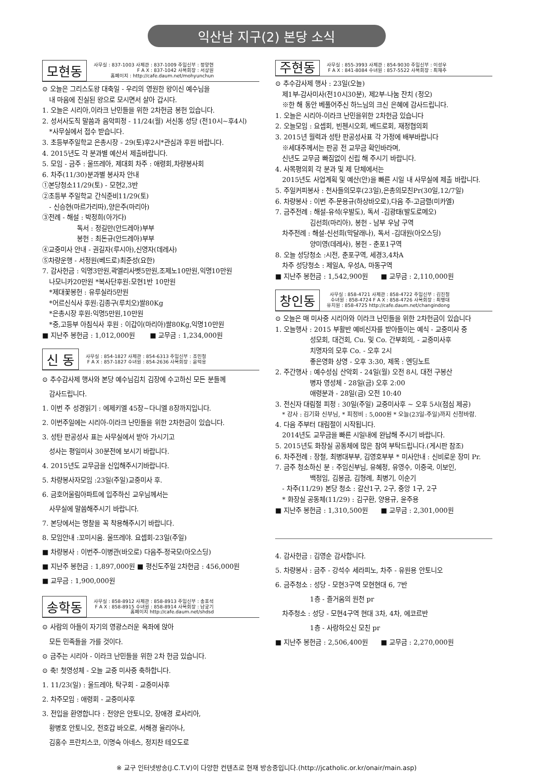익산남 지구(2) 본당 소식
모현동
사무실 : 837-1003 사제관 : 837-1009 주임신부 : 정양현
F A X : 837-1042 사목회장 : 서상원
홈페이지 : http://cafe.daum.net/mohyunchun
⊙ 오늘은 그리스도왕 대축일 - 우리의 영원한 왕이신 예수님을
내 마음에 진실된 왕으로 모시면서 살아 갑시다.
1. 오늘은 시리아,이라크 난민들을 위한 2차헌금 봉헌 있습니다.
2. 성서사도직 말씀과 음악피정 - 11/24(월) 서신동 성당 (전10시~후4시)
*사무실에서 접수 받습니다.
3. 초등부주일학교 은총시장 - 29(토)후2시*관심과 후원 바랍니다.
4. 2015년도 각 분과별 예산서 제출바랍니다.
5. 모임 - 금주 : 울뜨레아, 제대회 차주 : 애령회,차량봉사회
6. 차주(11/30)분과별 봉사자 안내
①본당청소11/29(토) - 모현2,3반
②초등부 주일학교 간식준비11/29(토)
- 신승현(마르가리따),양은주(마리아)
③전례 - 해설 : 박정희(아가다)
독서 : 정길만(안드레아)부부
봉헌 : 최돈규(안드레아)부부
④교중미사 안내 - 권길자(루시아),신영자(데레사)
⑤차량운행 - 서정원(베드로)최준성(요한)
7. 감사헌금 : 익명3만원,곽엘리사벳5만원,조제노10만원,익명10만원
나모니카20만원 *복사단후원:모현1반 10만원
*제대꽃봉헌 : 유루실라5만원
*어르신식사 후원:김종구(루치오)쌀80Kg
*은총시장 후원:익명5만원,10만원
*중,고등부 아침식사 후원 : 이갑이(마리아)쌀80Kg,익명10만원
■ 지난주 봉헌금 : 1,012,000원 ■ 교무금 : 1,234,000원
신 동
사무실 : 854-1827 사제관 : 854-6313 주임신부 : 조민철
F A X : 857-1827 수녀원 : 854-2636 사목회장 : 윤덕용
⊙ 추수감사제 행사와 본당 예수님김치 김장에 수고하신 모든 분들께
감사드립니다.
1. 이번 주 성경읽기 : 에제키엘 45장~다니엘 8장까지입니다.
2. 이번주일에는 시리아-이라크 난민들을 위한 2차헌금이 있습니다.
3. 성탄 판공성사 표는 사무실에서 받아 가시기고
성사는 평일미사 30분전에 보시기 바랍니다.
4. 2015년도 교무금을 신입해주시기바랍니다.
5. 차량봉사자모임 :23일(주일)교중미사 후.
6. 금호어울림아파트에 입주하신 교우님께서는
사무실에 말씀해주시기 바랍니다.
7. 본당에서는 명찰을 꼭 착용해주시기 바랍니다.
8. 모임안내 :꼬미시움. 울뜨레야. 요셉회-23일(주일)
■ 차량봉사 : 이번주-이병관(바오로) 다음주-정국모(아오스딩)
■ 지난주 봉헌금 : 1,897,000원 ■ 평신도주일 2차헌금 : 456,000원
■ 교무금 : 1,900,000원
송학동
사무실 : 858-8912 사제관 : 858-8913 주임신부 : 송호석
F A X : 858-8915 수녀원 : 858-8914 사목회장 : 남궁기
홈페이지 http://cafe.daum.net/shdsd
⊙ 사람의 아들이 자기의 영광스러운 옥좌에 앉아
모든 민족들을 가를 것이다.
⊙ 금주는 시리아 - 이라크 난민들을 위한 2차 헌금 있습니다.
⊙ 축! 첫영성체 - 오늘 교중 미사중 축하합니다.
1. 11/23(일) : 울드레야, 탁구회 - 교중미사후
2. 차주모임 : 애령회 - 교중미사후
3. 전입을 환영합니다 : 전양은 안토니오, 장애경 로사리아,
황병호 안토니오, 전호갑 바오로, 서해경 율리아나,
김홍수 프란치스코, 이명숙 아네스, 정지찬 테오도로
주현동
사무실 : 855-3993 사제관 : 854-9030 주임신부 : 이성우
F A X : 841-8084 수녀원 : 857-5522 사목회장 : 최재주
⊙ 추수감사제 행사 : 23일(오늘)
제1부-감사미사(전10시30분), 제2부-나눔 잔치 (정오)
※한 해 동안 베풀어주신 하느님의 크신 은혜에 감사드립니다.
1. 오늘은 시리아-이라크 난민을위한 2차헌금 있습니다
2. 오늘모임 : 요셉회, 빈첸시오회, 베드로회, 재정협의회
3. 2015년 월력과 성탄 판공성사표 각 가정에 배부바랍니다
※세대주께서는 판공 전 교무금 확인바라며,
신년도 교무금 빠짐없이 신립 해 주시기 바랍니다.
4. 사목평의회 각 분과 및 제 단체에서는
2015년도 사업계획 및 예산(안)을 빠른 시일 내 사무실에 제출 바랍니다.
5. 주일커피봉사 : 천사들의모후(23일),은총의모친Pr(30일,12/7일)
6. 차량봉사 : 이번 주-문용규(하상바오로),다음 주-고금렬(미카엘)
7. 금주전례 : 해설-유석(우발도), 독서 -김광태(발도로메오)
김선희(마리아), 봉헌 - 남부 우남 구역
차주전례 : 해설-신선희(막달래나), 독서 -김대원(아오스딩)
양미영(데레사), 봉헌 - 춘포1구역
8. 오늘 성당청소 :시전, 춘포구역, 세경3,4차A
차주 성당청소 : 제일A, 우성A, 마동구역
■ 지난주 봉헌금 : 1,542,900원 ■ 교무금 : 2,110,000원
창인동
사무실 : 858-4721 사제관 : 858-4722 주임신부 : 김진철
수녀원 : 858-4724 F A X : 858-4726 사목회장 : 최병대
유치원 : 858-4725 http://cafe.daum.net/changindong
⊙ 오늘은 매 미사중 시리아와 이라크 난민들을 위한 2차헌금이 있습니다
1. 오늘행사 : 2015 부활반 예비신자를 받아들이는 예식 - 교중미사 중
성모회, 대건회, Cu. 및 Co. 간부회의, - 교중미사후
치명자의 모후 Co. - 오후 2시
좋은영화 상영 - 오후 3:30, 제목 : 엔딩노트
2. 주간행사 : 예수성심 산악회 - 24일(월) 오전 8시, 대전 구봉산
병자 영성체 - 28일(금) 오후 2:00
애령분과 - 28일(금) 오전 10:40
3. 전신자 대림절 피정 : 30일(주일) 교중미사후 ~ 오후 5시(점심 제공)
* 강사 : 김기화 신부님, * 피정비 : 5,000원 * 오늘(23일-주일)까지 신청바람.
4. 다음 주부터 대림절이 시작됩니다.
2014년도 교무금을 빠른 시일내에 완납해 주시기 바랍니다.
5. 2015년도 화장실 공동체에 많은 참여 부탁드립니다.(게시판 참조)
6. 차주전례 : 장철, 최병대부부, 김영호부부 * 미사안내 : 신비로운 장미 Pr.
7. 금주 청소하신 분 : 주임신부님, 유혜정, 유영수, 이중국, 이보인,
백정임, 김봉금, 김형례, 최병기, 이순기
- 차주(11/29) 본당 청소 : 갈산1구, 2구, 중앙 1구, 2구
* 화장실 공동체(11/29) : 김구환, 양용규, 윤주용
■ 지난주 봉헌금 : 1,310,500원 ■ 교무금 : 2,301,000원
4. 감사헌금 : 김영순 감사합니다.
5. 차량봉사 : 금주 - 강석수 세라피노, 차주 - 유원용 안토니오
6. 금주청소 : 성당 - 모현3구역 모현현대 6, 7반
1층 - 즐거움의 원천 pr
차주청소 : 성당 - 모현4구역 현대 3차, 4차, 에코르반
1층 - 사랑하오신 모친 pr
■ 지난주 봉헌금 : 2,506,400원 ■ 교무금 : 2,270,000원
※ 교구 인터넷방송(J.C.T.V)이 다양한 컨텐츠로 현재 방송중입니다.(http://jcatholic.or.kr/onair/main.asp)